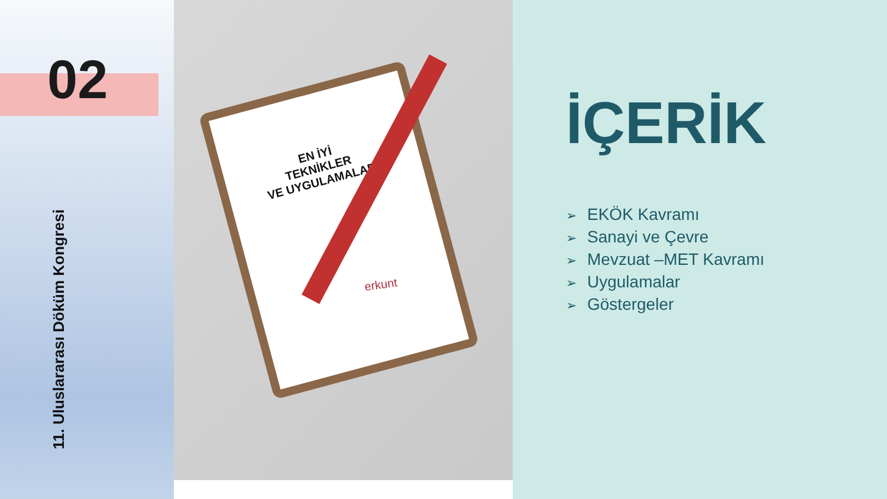02
11. Uluslararası Döküm Kongresi
EN İYİ
TEKNİKLER
VE UYGULAMALAR
erkunt
İÇERİK
➢ EKÖK Kavramı
➢ Sanayi ve Çevre
➢ Mevzuat –MET Kavramı
➢ Uygulamalar
➢ Göstergeler